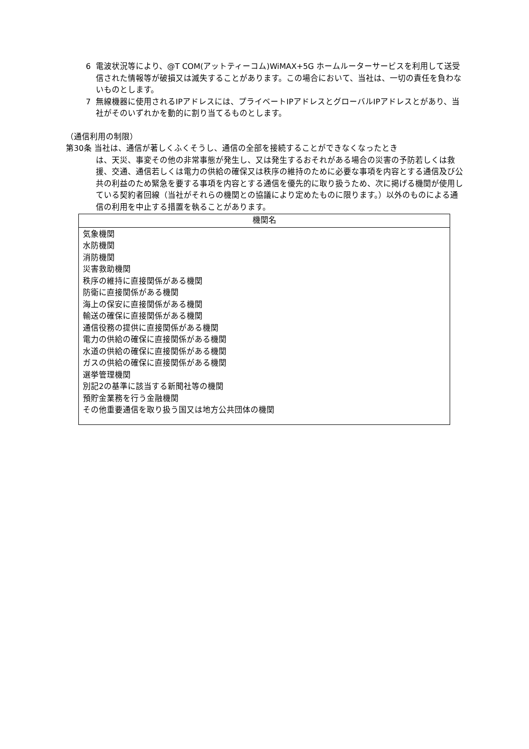6 電波状況等により、@T COM(アットティーコム)WiMAX+5G ホームルーターサービスを利用して送受信された情報等が破損又は滅失することがあります。この場合において、当社は、一切の責任を負わないものとします。
7 無線機器に使用されるIPアドレスには、プライベートIPアドレスとグローバルIPアドレスとがあり、当社がそのいずれかを動的に割り当てるものとします。
（通信利用の制限）
第30条 当社は、通信が著しくふくそうし、通信の全部を接続することができなくなったとき
は、天災、事変その他の非常事態が発生し、又は発生するおそれがある場合の災害の予防若しくは救援、交通、通信若しくは電力の供給の確保又は秩序の維持のために必要な事項を内容とする通信及び公共の利益のため緊急を要する事項を内容とする通信を優先的に取り扱うため、次に掲げる機関が使用している契約者回線（当社がそれらの機関との協議により定めたものに限ります。）以外のものによる通信の利用を中止する措置を執ることがあります。
| 機関名 |
| --- |
| 気象機関 水防機関 消防機関 災害救助機関 秩序の維持に直接関係がある機関 防衛に直接関係がある機関 海上の保安に直接関係がある機関 輸送の確保に直接関係がある機関 通信役務の提供に直接関係がある機関 電力の供給の確保に直接関係がある機関 水道の供給の確保に直接関係がある機関 ガスの供給の確保に直接関係がある機関 選挙管理機関 別記2の基準に該当する新聞社等の機関 預貯金業務を行う金融機関 その他重要通信を取り扱う国又は地方公共団体の機関 |